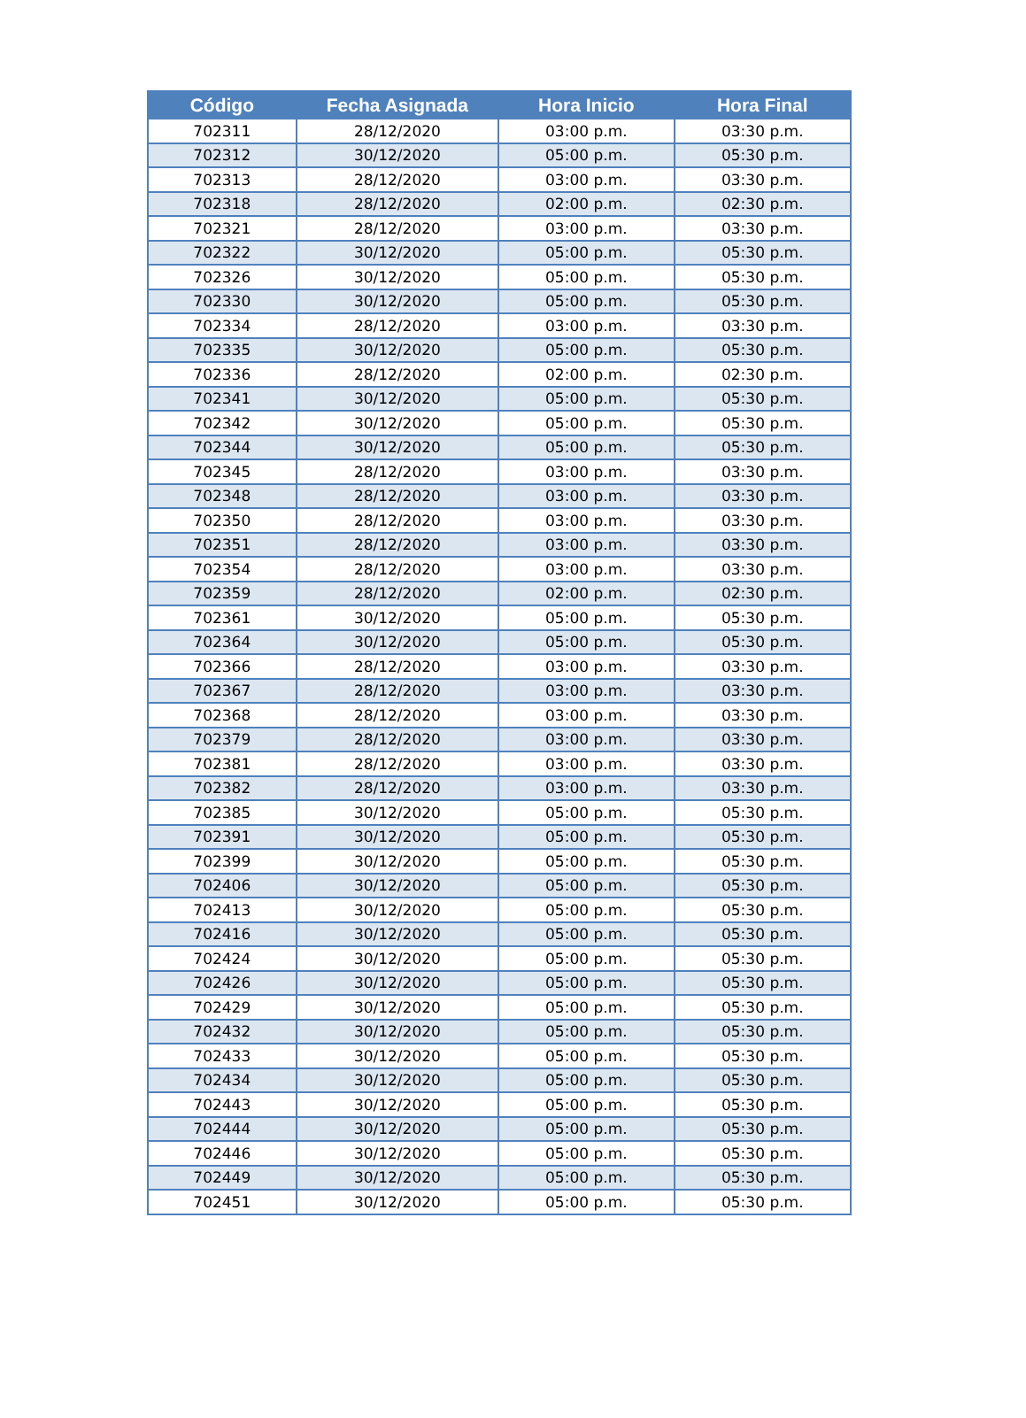| Código | Fecha Asignada | Hora Inicio | Hora Final |
| --- | --- | --- | --- |
| 702311 | 28/12/2020 | 03:00 p.m. | 03:30 p.m. |
| 702312 | 30/12/2020 | 05:00 p.m. | 05:30 p.m. |
| 702313 | 28/12/2020 | 03:00 p.m. | 03:30 p.m. |
| 702318 | 28/12/2020 | 02:00 p.m. | 02:30 p.m. |
| 702321 | 28/12/2020 | 03:00 p.m. | 03:30 p.m. |
| 702322 | 30/12/2020 | 05:00 p.m. | 05:30 p.m. |
| 702326 | 30/12/2020 | 05:00 p.m. | 05:30 p.m. |
| 702330 | 30/12/2020 | 05:00 p.m. | 05:30 p.m. |
| 702334 | 28/12/2020 | 03:00 p.m. | 03:30 p.m. |
| 702335 | 30/12/2020 | 05:00 p.m. | 05:30 p.m. |
| 702336 | 28/12/2020 | 02:00 p.m. | 02:30 p.m. |
| 702341 | 30/12/2020 | 05:00 p.m. | 05:30 p.m. |
| 702342 | 30/12/2020 | 05:00 p.m. | 05:30 p.m. |
| 702344 | 30/12/2020 | 05:00 p.m. | 05:30 p.m. |
| 702345 | 28/12/2020 | 03:00 p.m. | 03:30 p.m. |
| 702348 | 28/12/2020 | 03:00 p.m. | 03:30 p.m. |
| 702350 | 28/12/2020 | 03:00 p.m. | 03:30 p.m. |
| 702351 | 28/12/2020 | 03:00 p.m. | 03:30 p.m. |
| 702354 | 28/12/2020 | 03:00 p.m. | 03:30 p.m. |
| 702359 | 28/12/2020 | 02:00 p.m. | 02:30 p.m. |
| 702361 | 30/12/2020 | 05:00 p.m. | 05:30 p.m. |
| 702364 | 30/12/2020 | 05:00 p.m. | 05:30 p.m. |
| 702366 | 28/12/2020 | 03:00 p.m. | 03:30 p.m. |
| 702367 | 28/12/2020 | 03:00 p.m. | 03:30 p.m. |
| 702368 | 28/12/2020 | 03:00 p.m. | 03:30 p.m. |
| 702379 | 28/12/2020 | 03:00 p.m. | 03:30 p.m. |
| 702381 | 28/12/2020 | 03:00 p.m. | 03:30 p.m. |
| 702382 | 28/12/2020 | 03:00 p.m. | 03:30 p.m. |
| 702385 | 30/12/2020 | 05:00 p.m. | 05:30 p.m. |
| 702391 | 30/12/2020 | 05:00 p.m. | 05:30 p.m. |
| 702399 | 30/12/2020 | 05:00 p.m. | 05:30 p.m. |
| 702406 | 30/12/2020 | 05:00 p.m. | 05:30 p.m. |
| 702413 | 30/12/2020 | 05:00 p.m. | 05:30 p.m. |
| 702416 | 30/12/2020 | 05:00 p.m. | 05:30 p.m. |
| 702424 | 30/12/2020 | 05:00 p.m. | 05:30 p.m. |
| 702426 | 30/12/2020 | 05:00 p.m. | 05:30 p.m. |
| 702429 | 30/12/2020 | 05:00 p.m. | 05:30 p.m. |
| 702432 | 30/12/2020 | 05:00 p.m. | 05:30 p.m. |
| 702433 | 30/12/2020 | 05:00 p.m. | 05:30 p.m. |
| 702434 | 30/12/2020 | 05:00 p.m. | 05:30 p.m. |
| 702443 | 30/12/2020 | 05:00 p.m. | 05:30 p.m. |
| 702444 | 30/12/2020 | 05:00 p.m. | 05:30 p.m. |
| 702446 | 30/12/2020 | 05:00 p.m. | 05:30 p.m. |
| 702449 | 30/12/2020 | 05:00 p.m. | 05:30 p.m. |
| 702451 | 30/12/2020 | 05:00 p.m. | 05:30 p.m. |